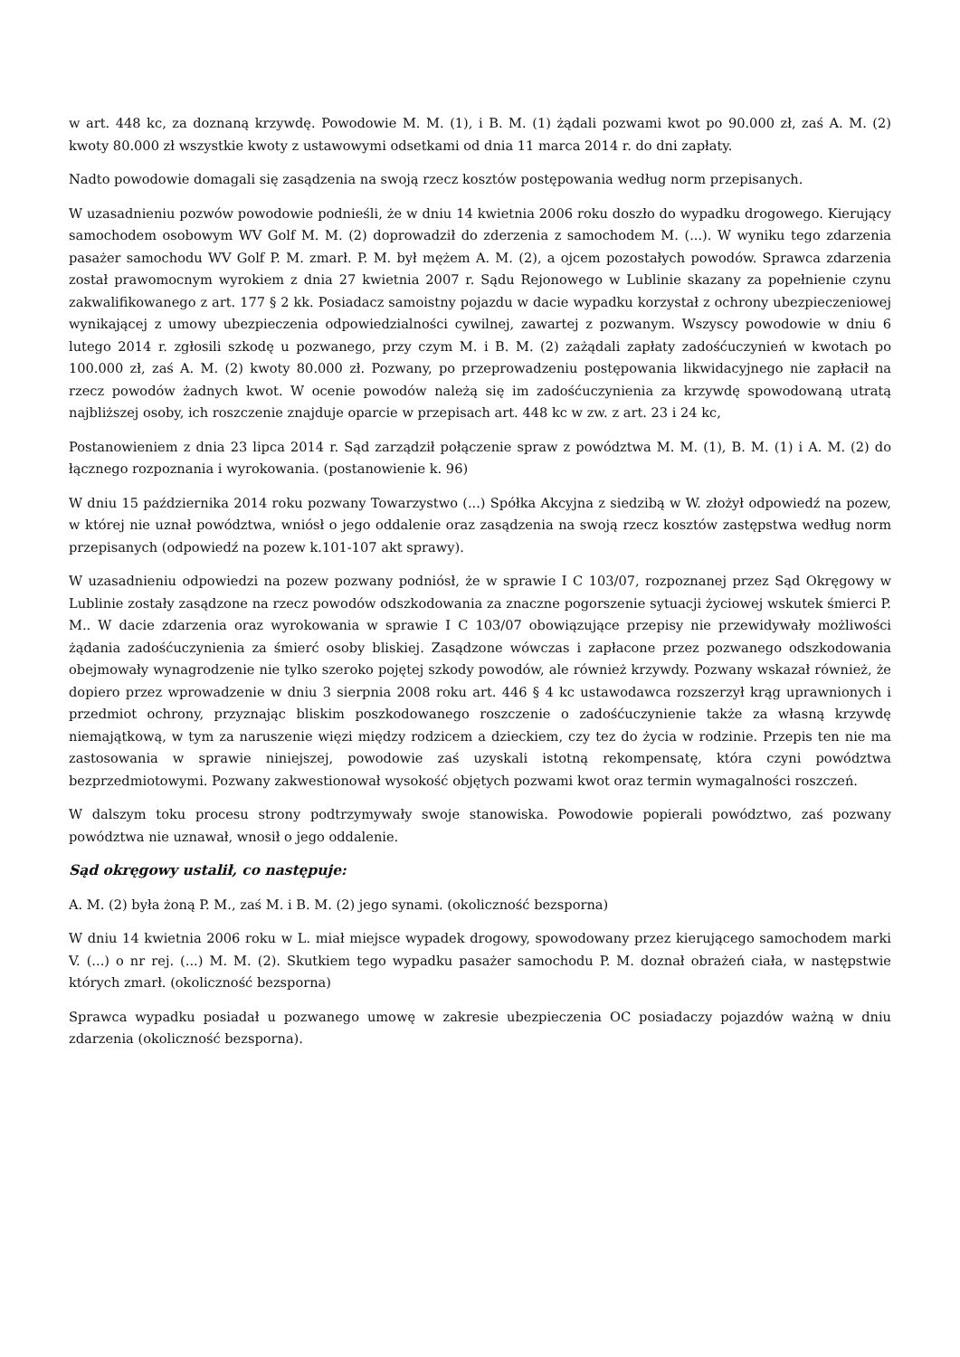w art. 448 kc, za doznaną krzywdę. Powodowie M. M. (1), i B. M. (1) żądali pozwami kwot po 90.000 zł, zaś A. M. (2) kwoty 80.000 zł wszystkie kwoty z ustawowymi odsetkami od dnia 11 marca 2014 r. do dni zapłaty.
Nadto powodowie domagali się zasądzenia na swoją rzecz kosztów postępowania według norm przepisanych.
W uzasadnieniu pozwów powodowie podnieśli, że w dniu 14 kwietnia 2006 roku doszło do wypadku drogowego. Kierujący samochodem osobowym WV Golf M. M. (2) doprowadził do zderzenia z samochodem M. (...). W wyniku tego zdarzenia pasażer samochodu WV Golf P. M. zmarł. P. M. był mężem A. M. (2), a ojcem pozostałych powodów. Sprawca zdarzenia został prawomocnym wyrokiem z dnia 27 kwietnia 2007 r. Sądu Rejonowego w Lublinie skazany za popełnienie czynu zakwalifikowanego z art. 177 § 2 kk. Posiadacz samoistny pojazdu w dacie wypadku korzystał z ochrony ubezpieczeniowej wynikającej z umowy ubezpieczenia odpowiedzialności cywilnej, zawartej z pozwanym. Wszyscy powodowie w dniu 6 lutego 2014 r. zgłosili szkodę u pozwanego, przy czym M. i B. M. (2) zażądali zapłaty zadośćuczynień w kwotach po 100.000 zł, zaś A. M. (2) kwoty 80.000 zł. Pozwany, po przeprowadzeniu postępowania likwidacyjnego nie zapłacił na rzecz powodów żadnych kwot. W ocenie powodów należą się im zadośćuczynienia za krzywdę spowodowaną utratą najbliższej osoby, ich roszczenie znajduje oparcie w przepisach art. 448 kc w zw. z art. 23 i 24 kc,
Postanowieniem z dnia 23 lipca 2014 r. Sąd zarządził połączenie spraw z powództwa M. M. (1), B. M. (1) i A. M. (2) do łącznego rozpoznania i wyrokowania. (postanowienie k. 96)
W dniu 15 października 2014 roku pozwany Towarzystwo (...) Spółka Akcyjna z siedzibą w W. złożył odpowiedź na pozew, w której nie uznał powództwa, wniósł o jego oddalenie oraz zasądzenia na swoją rzecz kosztów zastępstwa według norm przepisanych (odpowiedź na pozew k.101-107 akt sprawy).
W uzasadnieniu odpowiedzi na pozew pozwany podniósł, że w sprawie I C 103/07, rozpoznanej przez Sąd Okręgowy w Lublinie zostały zasądzone na rzecz powodów odszkodowania za znaczne pogorszenie sytuacji życiowej wskutek śmierci P. M.. W dacie zdarzenia oraz wyrokowania w sprawie I C 103/07 obowiązujące przepisy nie przewidywały możliwości żądania zadośćuczynienia za śmierć osoby bliskiej. Zasądzone wówczas i zapłacone przez pozwanego odszkodowania obejmowały wynagrodzenie nie tylko szeroko pojętej szkody powodów, ale również krzywdy. Pozwany wskazał również, że dopiero przez wprowadzenie w dniu 3 sierpnia 2008 roku art. 446 § 4 kc ustawodawca rozszerzył krąg uprawnionych i przedmiot ochrony, przyznając bliskim poszkodowanego roszczenie o zadośćuczynienie także za własną krzywdę niemajątkową, w tym za naruszenie więzi między rodzicem a dzieckiem, czy tez do życia w rodzinie. Przepis ten nie ma zastosowania w sprawie niniejszej, powodowie zaś uzyskali istotną rekompensatę, która czyni powództwa bezprzedmiotowymi. Pozwany zakwestionował wysokość objętych pozwami kwot oraz termin wymagalności roszczeń.
W dalszym toku procesu strony podtrzymywały swoje stanowiska. Powodowie popierali powództwo, zaś pozwany powództwa nie uznawał, wnosił o jego oddalenie.
Sąd okręgowy ustalił, co następuje:
A. M. (2) była żoną P. M., zaś M. i B. M. (2) jego synami. (okoliczność bezsporna)
W dniu 14 kwietnia 2006 roku w L. miał miejsce wypadek drogowy, spowodowany przez kierującego samochodem marki V. (...) o nr rej. (...) M. M. (2). Skutkiem tego wypadku pasażer samochodu P. M. doznał obrażeń ciała, w następstwie których zmarł. (okoliczność bezsporna)
Sprawca wypadku posiadał u pozwanego umowę w zakresie ubezpieczenia OC posiadaczy pojazdów ważną w dniu zdarzenia (okoliczność bezsporna).